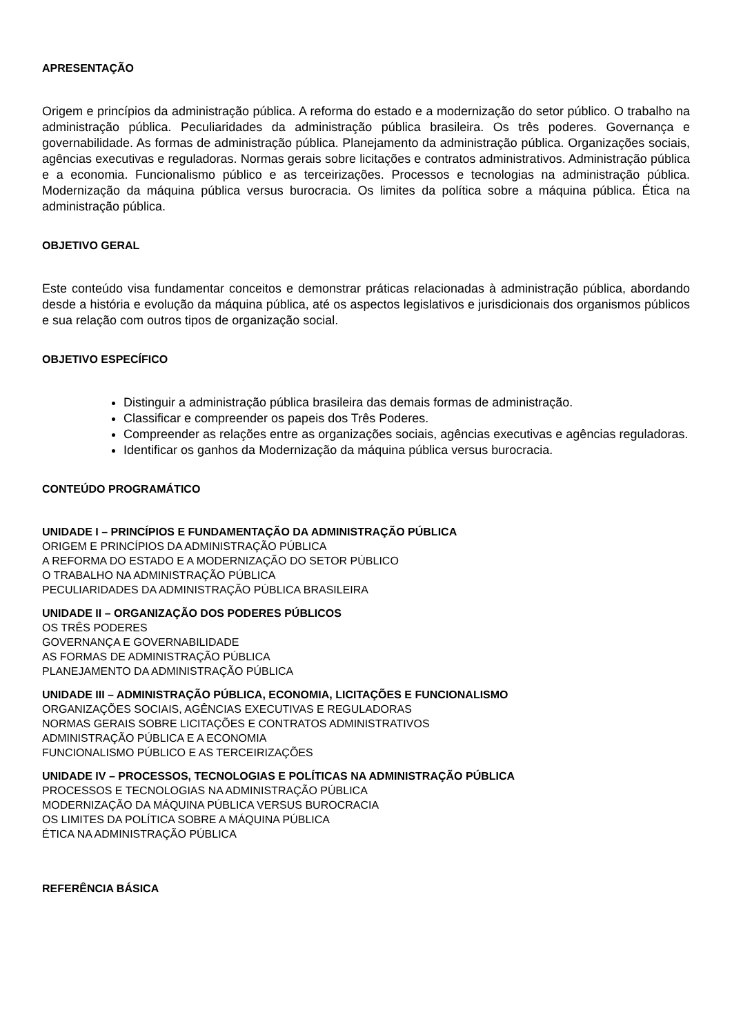APRESENTAÇÃO
Origem e princípios da administração pública. A reforma do estado e a modernização do setor público. O trabalho na administração pública. Peculiaridades da administração pública brasileira. Os três poderes. Governança e governabilidade. As formas de administração pública. Planejamento da administração pública. Organizações sociais, agências executivas e reguladoras. Normas gerais sobre licitações e contratos administrativos. Administração pública e a economia. Funcionalismo público e as terceirizações. Processos e tecnologias na administração pública. Modernização da máquina pública versus burocracia. Os limites da política sobre a máquina pública. Ética na administração pública.
OBJETIVO GERAL
Este conteúdo visa fundamentar conceitos e demonstrar práticas relacionadas à administração pública, abordando desde a história e evolução da máquina pública, até os aspectos legislativos e jurisdicionais dos organismos públicos e sua relação com outros tipos de organização social.
OBJETIVO ESPECÍFICO
Distinguir a administração pública brasileira das demais formas de administração.
Classificar e compreender os papeis dos Três Poderes.
Compreender as relações entre as organizações sociais, agências executivas e agências reguladoras.
Identificar os ganhos da Modernização da máquina pública versus burocracia.
CONTEÚDO PROGRAMÁTICO
UNIDADE I – PRINCÍPIOS E FUNDAMENTAÇÃO DA ADMINISTRAÇÃO PÚBLICA
ORIGEM E PRINCÍPIOS DA ADMINISTRAÇÃO PÚBLICA
A REFORMA DO ESTADO E A MODERNIZAÇÃO DO SETOR PÚBLICO
O TRABALHO NA ADMINISTRAÇÃO PÚBLICA
PECULIARIDADES DA ADMINISTRAÇÃO PÚBLICA BRASILEIRA
UNIDADE II – ORGANIZAÇÃO DOS PODERES PÚBLICOS
OS TRÊS PODERES
GOVERNANÇA E GOVERNABILIDADE
AS FORMAS DE ADMINISTRAÇÃO PÚBLICA
PLANEJAMENTO DA ADMINISTRAÇÃO PÚBLICA
UNIDADE III – ADMINISTRAÇÃO PÚBLICA, ECONOMIA, LICITAÇÕES E FUNCIONALISMO
ORGANIZAÇÕES SOCIAIS, AGÊNCIAS EXECUTIVAS E REGULADORAS
NORMAS GERAIS SOBRE LICITAÇÕES E CONTRATOS ADMINISTRATIVOS
ADMINISTRAÇÃO PÚBLICA E A ECONOMIA
FUNCIONALISMO PÚBLICO E AS TERCEIRIZAÇÕES
UNIDADE IV – PROCESSOS, TECNOLOGIAS E POLÍTICAS NA ADMINISTRAÇÃO PÚBLICA
PROCESSOS E TECNOLOGIAS NA ADMINISTRAÇÃO PÚBLICA
MODERNIZAÇÃO DA MÁQUINA PÚBLICA VERSUS BUROCRACIA
OS LIMITES DA POLÍTICA SOBRE A MÁQUINA PÚBLICA
ÉTICA NA ADMINISTRAÇÃO PÚBLICA
REFERÊNCIA BÁSICA